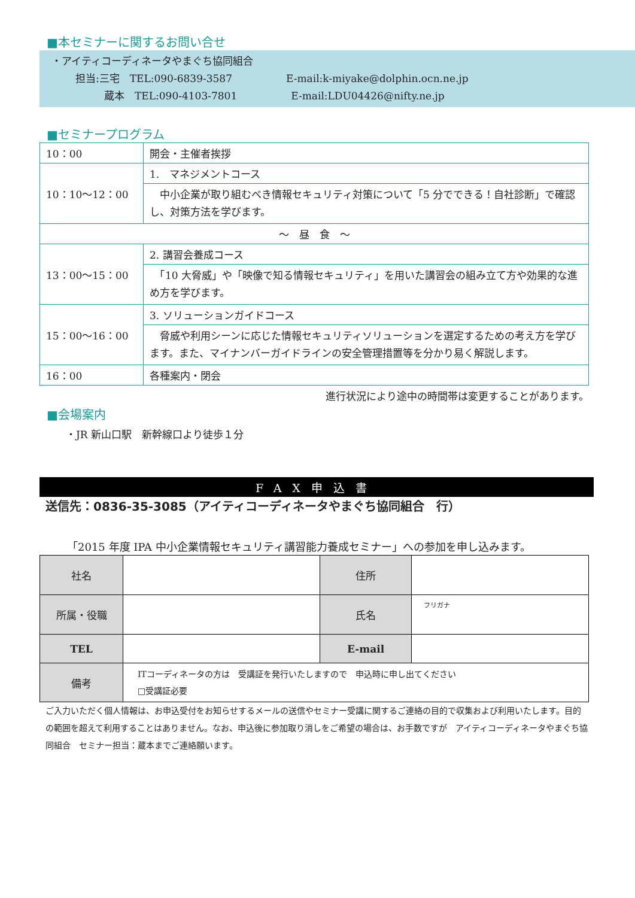■本セミナーに関するお問い合せ
・アイティコーディネータやまぐち協同組合
担当:三宅　TEL:090-6839-3587 E-mail:k-miyake@dolphin.ocn.ne.jp
蔵本　TEL:090-4103-7801 E-mail:LDU04426@nifty.ne.jp
■セミナープログラム
| 10：00 | 開会・主催者挨拶 |
| 10：10～12：00 | 1. マネジメントコース |
| | 中小企業が取り組むべき情報セキュリティ対策について「5 分でできる！自社診断」で確認し、対策方法を学びます。 |
| ～ 昼 食 ～ | |
| 13：00～15：00 | 2. 講習会養成コース |
| | 「10 大脅威」や「映像で知る情報セキュリティ」を用いた講習会の組み立て方や効果的な進め方を学びます。 |
| 15：00～16：00 | 3. ソリューションガイドコース |
| | 脅威や利用シーンに応じた情報セキュリティソリューションを選定するための考え方を学びます。また、マイナンバーガイドラインの安全管理措置等を分かり易く解説します。 |
| 16：00 | 各種案内・閉会 |
進行状況により途中の時間帯は変更することがあります。
■会場案内
・JR 新山口駅　新幹線口より徒歩１分
FAX申込書
送信先：0836-35-3085（アイティコーディネータやまぐち協同組合　行）
「2015 年度 IPA 中小企業情報セキュリティ講習能力養成セミナー」への参加を申し込みます。
| 社名 | | 住所 | |
| 所属・役職 | | 氏名 | フリガナ |
| TEL | | E-mail | |
| 備考 | ITコーディネータの方は 受講証を発行いたしますので 申込時に申し出てください □受講証必要 | | |
ご入力いただく個人情報は、お申込受付をお知らせするメールの送信やセミナー受講に関するご連絡の目的で収集および利用いたします。目的の範囲を超えて利用することはありません。なお、申込後に参加取り消しをご希望の場合は、お手数ですが　アイティコーディネータやまぐち協同組合　セミナー担当：蔵本までご連絡願います。